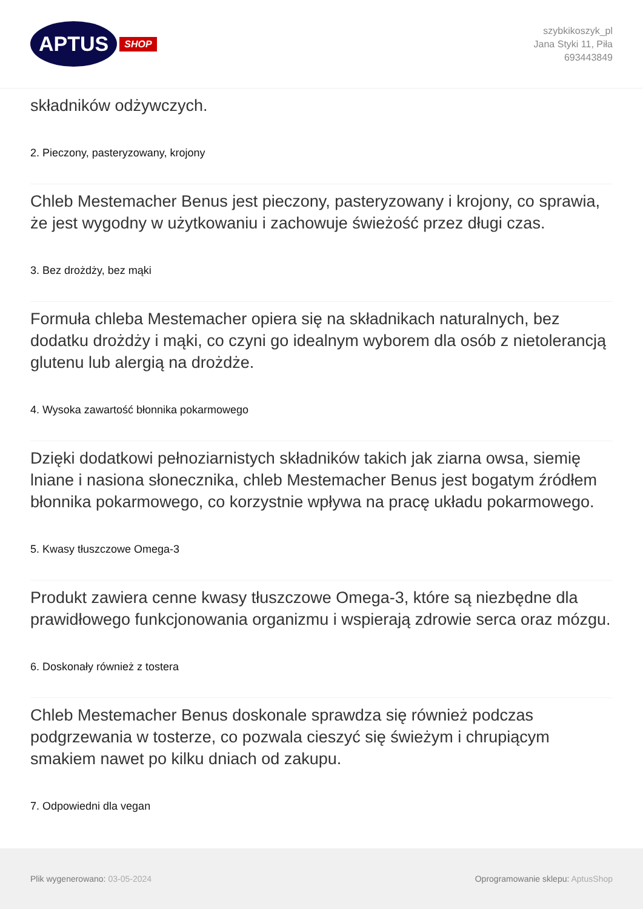APTUS SHOP
szybkikoszyk_pl
Jana Styki 11, Piła
693443849
składników odżywczych.
2. Pieczony, pasteryzowany, krojony
Chleb Mestemacher Benus jest pieczony, pasteryzowany i krojony, co sprawia, że jest wygodny w użytkowaniu i zachowuje świeżość przez długi czas.
3. Bez drożdży, bez mąki
Formuła chleba Mestemacher opiera się na składnikach naturalnych, bez dodatku drożdży i mąki, co czyni go idealnym wyborem dla osób z nietolerancją glutenu lub alergią na drożdże.
4. Wysoka zawartość błonnika pokarmowego
Dzięki dodatkowi pełnoziarnistych składników takich jak ziarna owsa, siemię lniane i nasiona słonecznika, chleb Mestemacher Benus jest bogatym źródłem błonnika pokarmowego, co korzystnie wpływa na pracę układu pokarmowego.
5. Kwasy tłuszczowe Omega-3
Produkt zawiera cenne kwasy tłuszczowe Omega-3, które są niezbędne dla prawidłowego funkcjonowania organizmu i wspierają zdrowie serca oraz mózgu.
6. Doskonały również z tostera
Chleb Mestemacher Benus doskonale sprawdza się również podczas podgrzewania w tosterze, co pozwala cieszyć się świeżym i chrupiącym smakiem nawet po kilku dniach od zakupu.
7. Odpowiedni dla vegan
Plik wygenerowano: 03-05-2024
Oprogramowanie sklepu: AptusShop